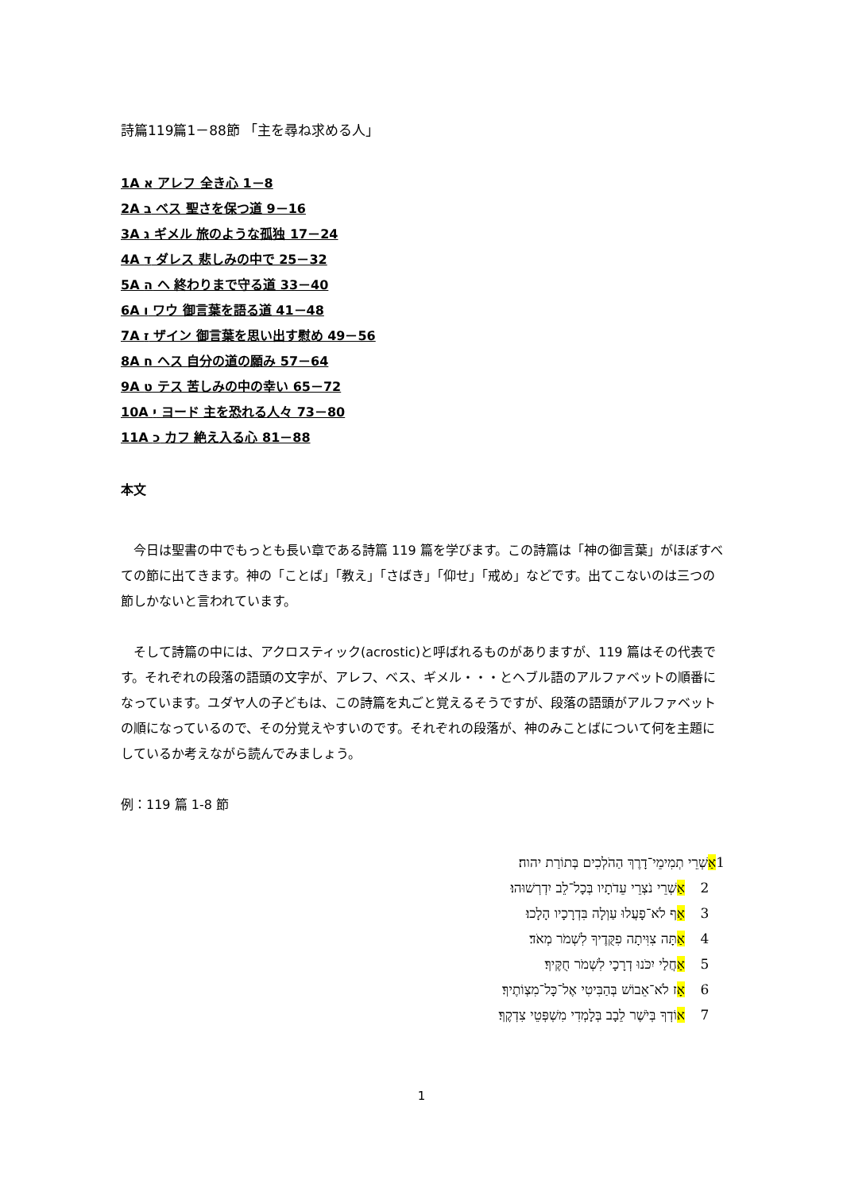詩篇119篇1－88節 「主を尋ね求める人」
1A א アレフ 全き心 1－8
2A ב ベス 聖さを保つ道 9－16
3A ג ギメル 旅のような孤独 17－24
4A ד ダレス 悲しみの中で 25－32
5A ה ヘ 終わりまで守る道 33－40
6A ו ワウ 御言葉を語る道 41－48
7A ז ザイン 御言葉を思い出す慰め 49－56
8A ח ヘス 自分の道の願み 57－64
9A ט テス 苦しみの中の幸い 65－72
10A י ヨード 主を恐れる人々 73－80
11A כ カフ 絶え入る心 81－88
本文
　今日は聖書の中でもっとも長い章である詩篇 119 篇を学びます。この詩篇は「神の御言葉」がほぼすべての節に出てきます。神の「ことば」「教え」「さばき」「仰せ」「戒め」などです。出てこないのは三つの節しかないと言われています。
　そして詩篇の中には、アクロスティック(acrostic)と呼ばれるものがありますが、119 篇はその代表です。それぞれの段落の語頭の文字が、アレフ、ベス、ギメル・・・とヘブル語のアルファベットの順番になっています。ユダヤ人の子どもは、この詩篇を丸ごと覚えるそうですが、段落の語頭がアルファベットの順になっているので、その分覚えやすいのです。それぞれの段落が、神のみことばについて何を主題にしているか考えながら読んでみましょう。
例：119 篇 1-8 節
1 אַשְׁרֵי תְמִימֵי־דָרֶךְ הַהֹלְכִים בְּתוֹרַת יהוה׃
2 אַשְׁרֵי נֹצְרֵי עֵדֹתָיו בְּכָל־לֵב יִדְרְשׁוּהוּ׃
3 אַף לֹא־פָעֲלוּ עַוְלָה בִּדְרָכָיו הָלָכוּ׃
4 אַתָּה צִוִּיתָה פִקֻּדֶיךָ לִשְׁמֹר מְאֹד׃
5 אַחֲלַי יִכֹּנוּ דְרָכָי לִשְׁמֹר חֻקֶּיךָ׃
6 אָז לֹא־אֵבוֹשׁ בְּהַבִּיטִי אֶל־כָּל־מִצְוֹתֶיךָ׃
7 אוֹדְךָ בְּיֹשֶׁר לֵבָב בְּלָמְדִי מִשְׁפְּטֵי צִדְקֶךָ׃
1